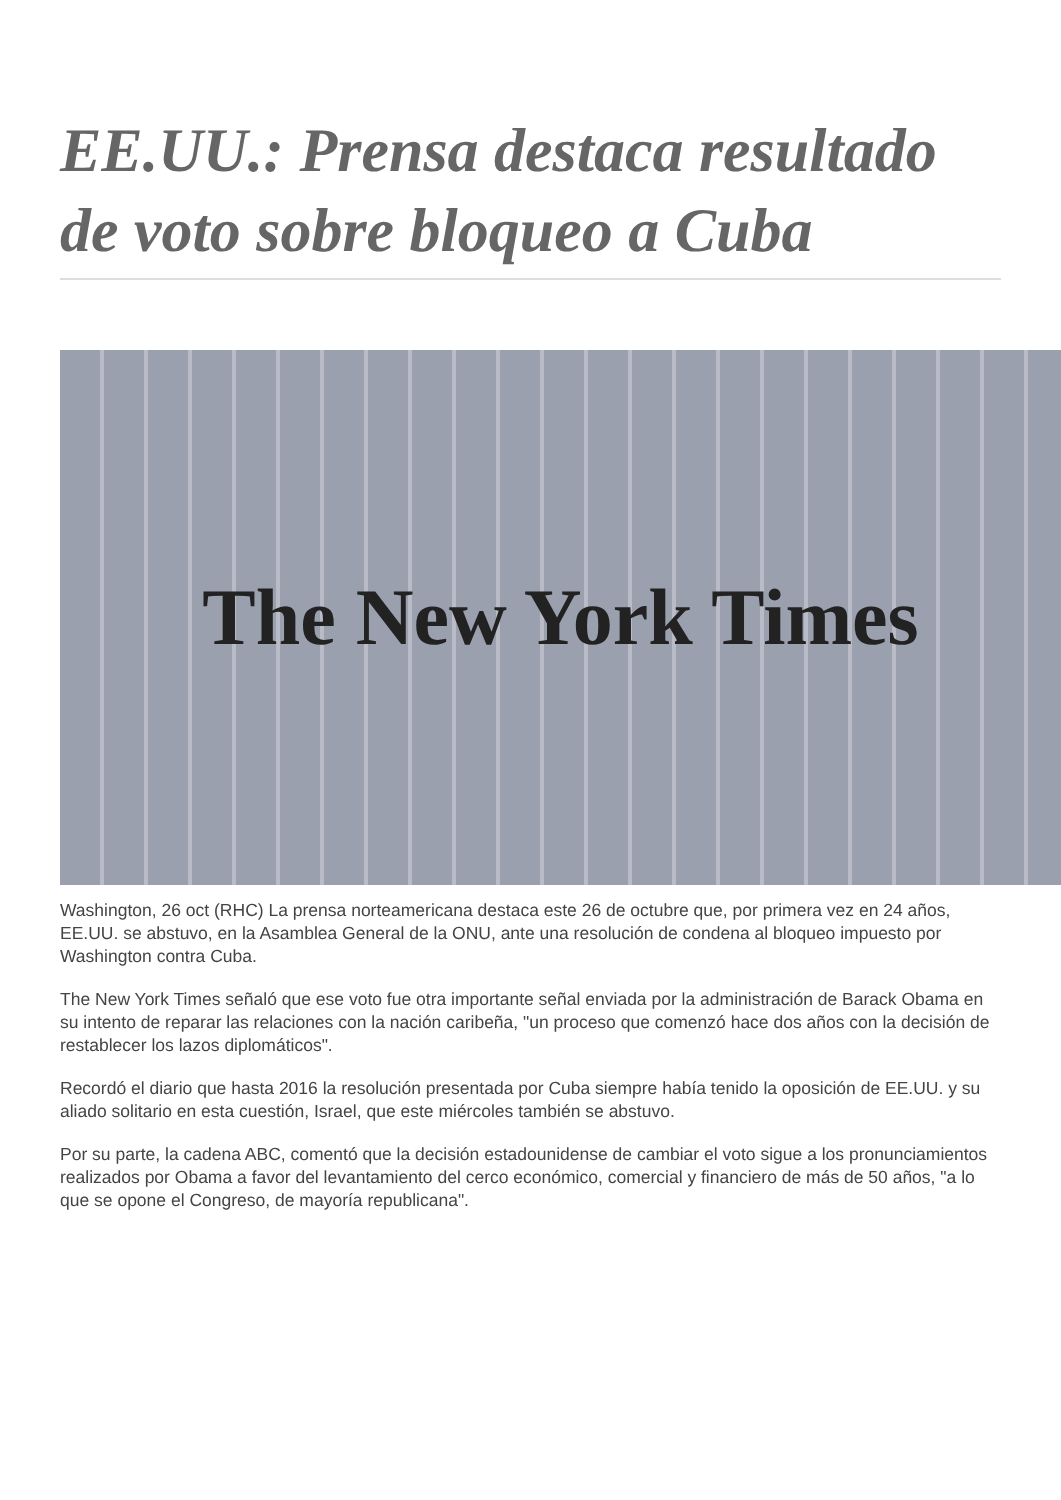EE.UU.: Prensa destaca resultado de voto sobre bloqueo a Cuba
The New York Times
Washington, 26 oct (RHC) La prensa norteamericana destaca este 26 de octubre que, por primera vez en 24 años, EE.UU. se abstuvo, en la Asamblea General de la ONU, ante una resolución de condena al bloqueo impuesto por Washington contra Cuba.
The New York Times señaló que ese voto fue otra importante señal enviada por la administración de Barack Obama en su intento de reparar las relaciones con la nación caribeña, "un proceso que comenzó hace dos años con la decisión de restablecer los lazos diplomáticos".
Recordó el diario que hasta 2016 la resolución presentada por Cuba siempre había tenido la oposición de EE.UU. y su aliado solitario en esta cuestión, Israel, que este miércoles también se abstuvo.
Por su parte, la cadena ABC, comentó que la decisión estadounidense de cambiar el voto sigue a los pronunciamientos realizados por Obama a favor del levantamiento del cerco económico, comercial y financiero de más de 50 años, "a lo que se opone el Congreso, de mayoría republicana".